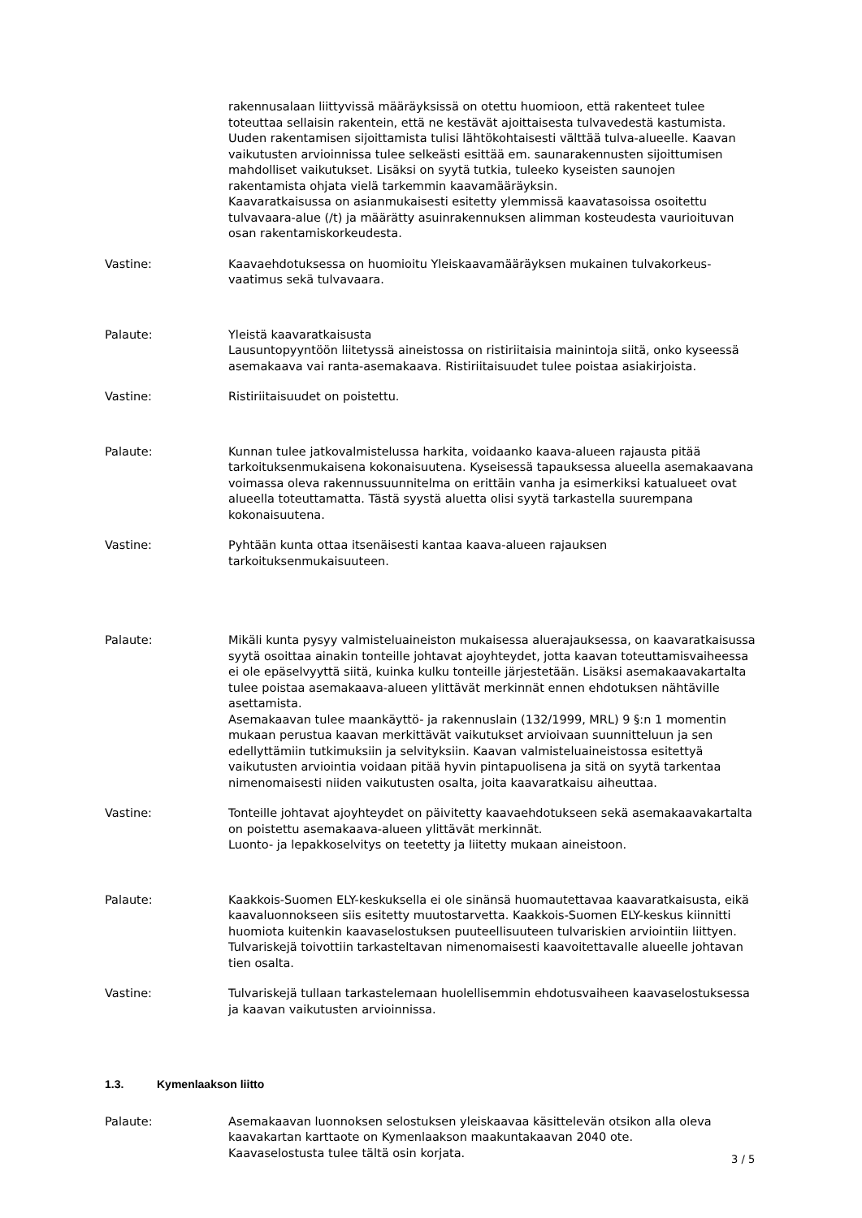rakennusalaan liittyvissä määräyksissä on otettu huomioon, että rakenteet tulee toteuttaa sellaisin rakentein, että ne kestävät ajoittaisesta tulvavedestä kastumista. Uuden rakentamisen sijoittamista tulisi lähtökohtaisesti välttää tulva-alueelle. Kaavan vaikutusten arvioinnissa tulee selkeästi esittää em. saunarakennusten sijoittumisen mahdolliset vaikutukset. Lisäksi on syytä tutkia, tuleeko kyseisten saunojen rakentamista ohjata vielä tarkemmin kaavamääräyksin.
Kaavaratkaisussa on asianmukaisesti esitetty ylemmissä kaavatasoissa osoitettu tulvavaara-alue (/t) ja määrätty asuinrakennuksen alimman kosteudesta vaurioituvan osan rakentamiskorkeudesta.
Vastine: Kaavaehdotuksessa on huomioitu Yleiskaavamääräyksen mukainen tulvakorkeus-vaatimus sekä tulvavaara.
Palaute: Yleistä kaavaratkaisusta
Lausuntopyyntöön liitetyssä aineistossa on ristiriitaisia mainintoja siitä, onko kyseessä asemakaava vai ranta-asemakaava. Ristiriitaisuudet tulee poistaa asiakirjoista.
Vastine: Ristiriitaisuudet on poistettu.
Palaute: Kunnan tulee jatkovalmistelussa harkita, voidaanko kaava-alueen rajausta pitää tarkoituksenmukaisena kokonaisuutena. Kyseisessä tapauksessa alueella asemakaavana voimassa oleva rakennussuunnitelma on erittäin vanha ja esimerkiksi katualueet ovat alueella toteuttamatta. Tästä syystä aluetta olisi syytä tarkastella suurempana kokonaisuutena.
Vastine: Pyhtään kunta ottaa itsenäisesti kantaa kaava-alueen rajauksen tarkoituksenmukaisuuteen.
Palaute: Mikäli kunta pysyy valmisteluaineiston mukaisessa aluerajauksessa, on kaavaratkaisussa syytä osoittaa ainakin tonteille johtavat ajoyhteydet, jotta kaavan toteuttamisvaiheessa ei ole epäselvyyttä siitä, kuinka kulku tonteille järjestetään. Lisäksi asemakaavakartalta tulee poistaa asemakaava-alueen ylittävät merkinnät ennen ehdotuksen nähtäville asettamista.
Asemakaavan tulee maankäyttö- ja rakennuslain (132/1999, MRL) 9 §:n 1 momentin mukaan perustua kaavan merkittävät vaikutukset arvioivaan suunnitteluun ja sen edellyttämiin tutkimuksiin ja selvityksiin. Kaavan valmisteluaineistossa esitettyä vaikutusten arviointia voidaan pitää hyvin pintapuolisena ja sitä on syytä tarkentaa nimenomaisesti niiden vaikutusten osalta, joita kaavaratkaisu aiheuttaa.
Vastine: Tonteille johtavat ajoyhteydet on päivitetty kaavaehdotukseen sekä asemakaavakartalta on poistettu asemakaava-alueen ylittävät merkinnät.
Luonto- ja lepakkoselvitys on teetetty ja liitetty mukaan aineistoon.
Palaute: Kaakkois-Suomen ELY-keskuksella ei ole sinänsä huomautettavaa kaavaratkaisusta, eikä kaavaluonnokseen siis esitetty muutostarvetta. Kaakkois-Suomen ELY-keskus kiinnitti huomiota kuitenkin kaavaselostuksen puuteellisuuteen tulvariskien arviointiin liittyen. Tulvariskejä toivottiin tarkasteltavan nimenomaisesti kaavoitettavalle alueelle johtavan tien osalta.
Vastine: Tulvariskejä tullaan tarkastelemaan huolellisemmin ehdotusvaiheen kaavaselostuksessa ja kaavan vaikutusten arvioinnissa.
1.3. Kymenlaakson liitto
Palaute: Asemakaavan luonnoksen selostuksen yleiskaavaa käsittelevän otsikon alla oleva kaavakartan karttaote on Kymenlaakson maakuntakaavan 2040 ote.
Kaavaselostusta tulee tältä osin korjata.
3 / 5